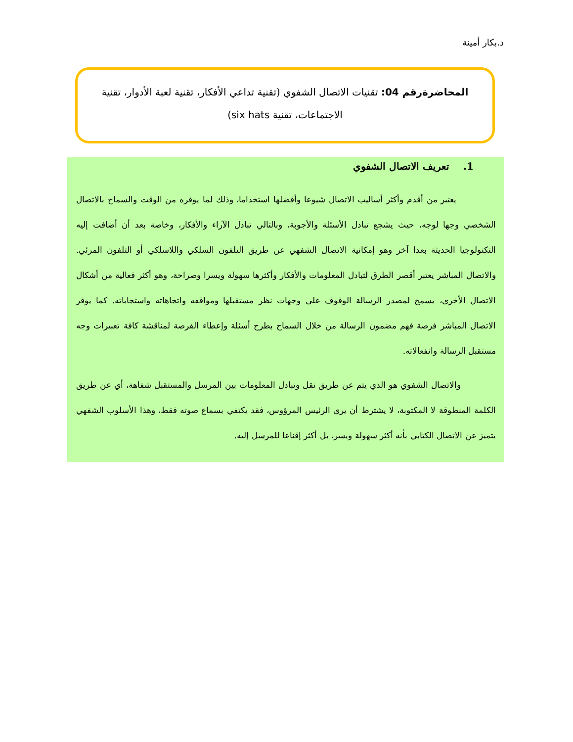د.بكار أمينة
المحاضرةرقم 04: تقنيات الاتصال الشفوي (تقنية تداعي الأفكار، تقنية لعبة الأدوار، تقنية الاجتماعات، تقنية six hats)
1. تعريف الاتصال الشفوي
يعتبر من أقدم وأكثر أساليب الاتصال شيوعا وأفضلها استخداما، وذلك لما يوفره من الوقت والسماح بالاتصال الشخصي وجها لوجه، حيث يشجع تبادل الأسئلة والأجوبة، وبالتالي تبادل الآراء والأفكار، وخاصة بعد أن أضافت إليه التكنولوجيا الحديثة بعدا آخر وهو إمكانية الاتصال الشفهي عن طريق التلفون السلكي واللاسلكي أو التلفون المرئي. والاتصال المباشر يعتبر أقصر الطرق لتبادل المعلومات والأفكار وأكثرها سهولة ويسرا وصراحة، وهو أكثر فعالية من أشكال الاتصال الأخرى، يسمح لمصدر الرسالة الوقوف على وجهات نظر مستقبلها ومواقفه واتجاهاته واستجاباته. كما يوفر الاتصال المباشر فرصة فهم مضمون الرسالة من خلال السماح بطرح أسئلة وإعطاء الفرصة لمناقشة كافة تعبيرات وجه مستقبل الرسالة وانفعالاته.
والاتصال الشفوي هو الذي يتم عن طريق نقل وتبادل المعلومات بين المرسل والمستقبل شفاهة، أي عن طريق الكلمة المنطوقة لا المكتوبة، لا يشترط أن يرى الرئيس المرؤوس، فقد يكتفي بسماع صوته فقط، وهذا الأسلوب الشفهي يتميز عن الاتصال الكتابي بأنه أكثر سهولة ويسر، بل أكثر إقناعا للمرسل إليه.